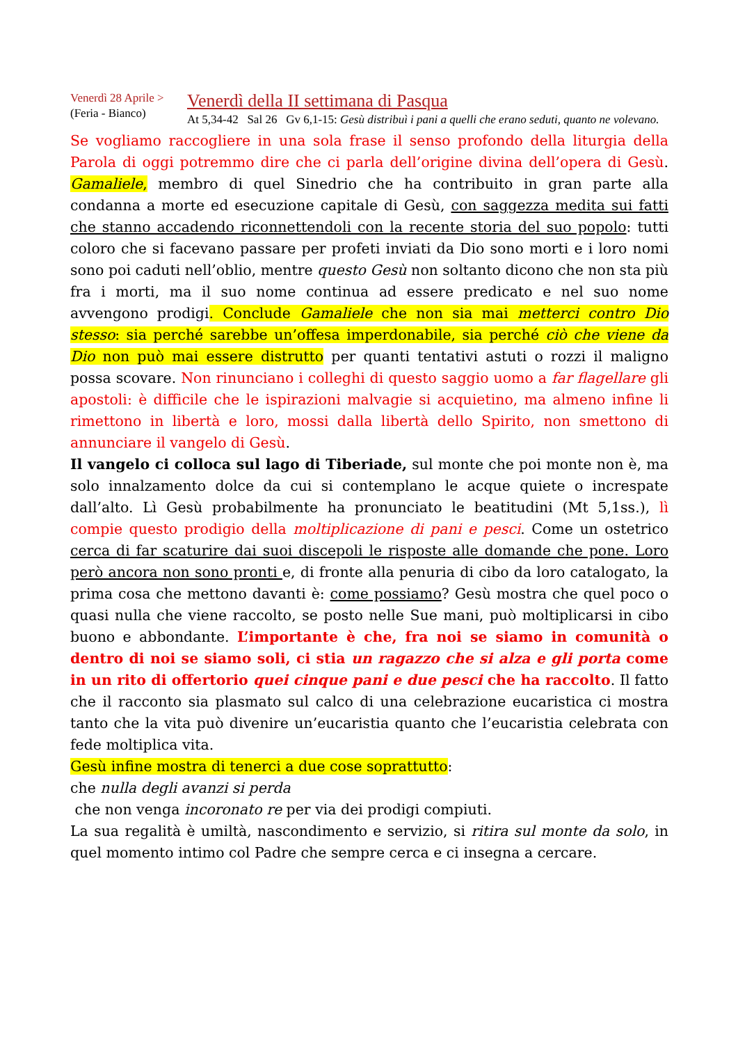Venerdì 28 Aprile >
(Feria - Bianco)
Venerdì della II settimana di Pasqua
At 5,34-42 Sal 26 Gv 6,1-15: Gesù distribuì i pani a quelli che erano seduti, quanto ne volevano.
Se vogliamo raccogliere in una sola frase il senso profondo della liturgia della Parola di oggi potremmo dire che ci parla dell’origine divina dell’opera di Gesù. Gamaliele, membro di quel Sinedrio che ha contribuito in gran parte alla condanna a morte ed esecuzione capitale di Gesù, con saggezza medita sui fatti che stanno accadendo riconnettendoli con la recente storia del suo popolo: tutti coloro che si facevano passare per profeti inviati da Dio sono morti e i loro nomi sono poi caduti nell’oblio, mentre questo Gesù non soltanto dicono che non sta più fra i morti, ma il suo nome continua ad essere predicato e nel suo nome avvengono prodigi. Conclude Gamaliele che non sia mai metterci contro Dio stesso: sia perché sarebbe un’offesa imperdonabile, sia perché ciò che viene da Dio non può mai essere distrutto per quanti tentativi astuti o rozzi il maligno possa scovare. Non rinunciano i colleghi di questo saggio uomo a far flagellare gli apostoli: è difficile che le ispirazioni malvagie si acquietino, ma almeno infine li rimettono in libertà e loro, mossi dalla libertà dello Spirito, non smettono di annunciare il vangelo di Gesù.
Il vangelo ci colloca sul lago di Tiberiade, sul monte che poi monte non è, ma solo innalzamento dolce da cui si contemplano le acque quiete o increspate dall’alto. Lì Gesù probabilmente ha pronunciato le beatitudini (Mt 5,1ss.), lì compie questo prodigio della moltiplicazione di pani e pesci. Come un ostetrico cerca di far scaturire dai suoi discepoli le risposte alle domande che pone. Loro però ancora non sono pronti e, di fronte alla penuria di cibo da loro catalogato, la prima cosa che mettono davanti è: come possiamo? Gesù mostra che quel poco o quasi nulla che viene raccolto, se posto nelle Sue mani, può moltiplicarsi in cibo buono e abbondante. L’importante è che, fra noi se siamo in comunità o dentro di noi se siamo soli, ci stia un ragazzo che si alza e gli porta come in un rito di offertorio quei cinque pani e due pesci che ha raccolto. Il fatto che il racconto sia plasmato sul calco di una celebrazione eucaristica ci mostra tanto che la vita può divenire un’eucaristia quanto che l’eucaristia celebrata con fede moltiplica vita.
Gesù infine mostra di tenerci a due cose soprattutto:
che nulla degli avanzi si perda
che non venga incoronato re per via dei prodigi compiuti.
La sua regalità è umiltà, nascondimento e servizio, si ritira sul monte da solo, in quel momento intimo col Padre che sempre cerca e ci insegna a cercare.